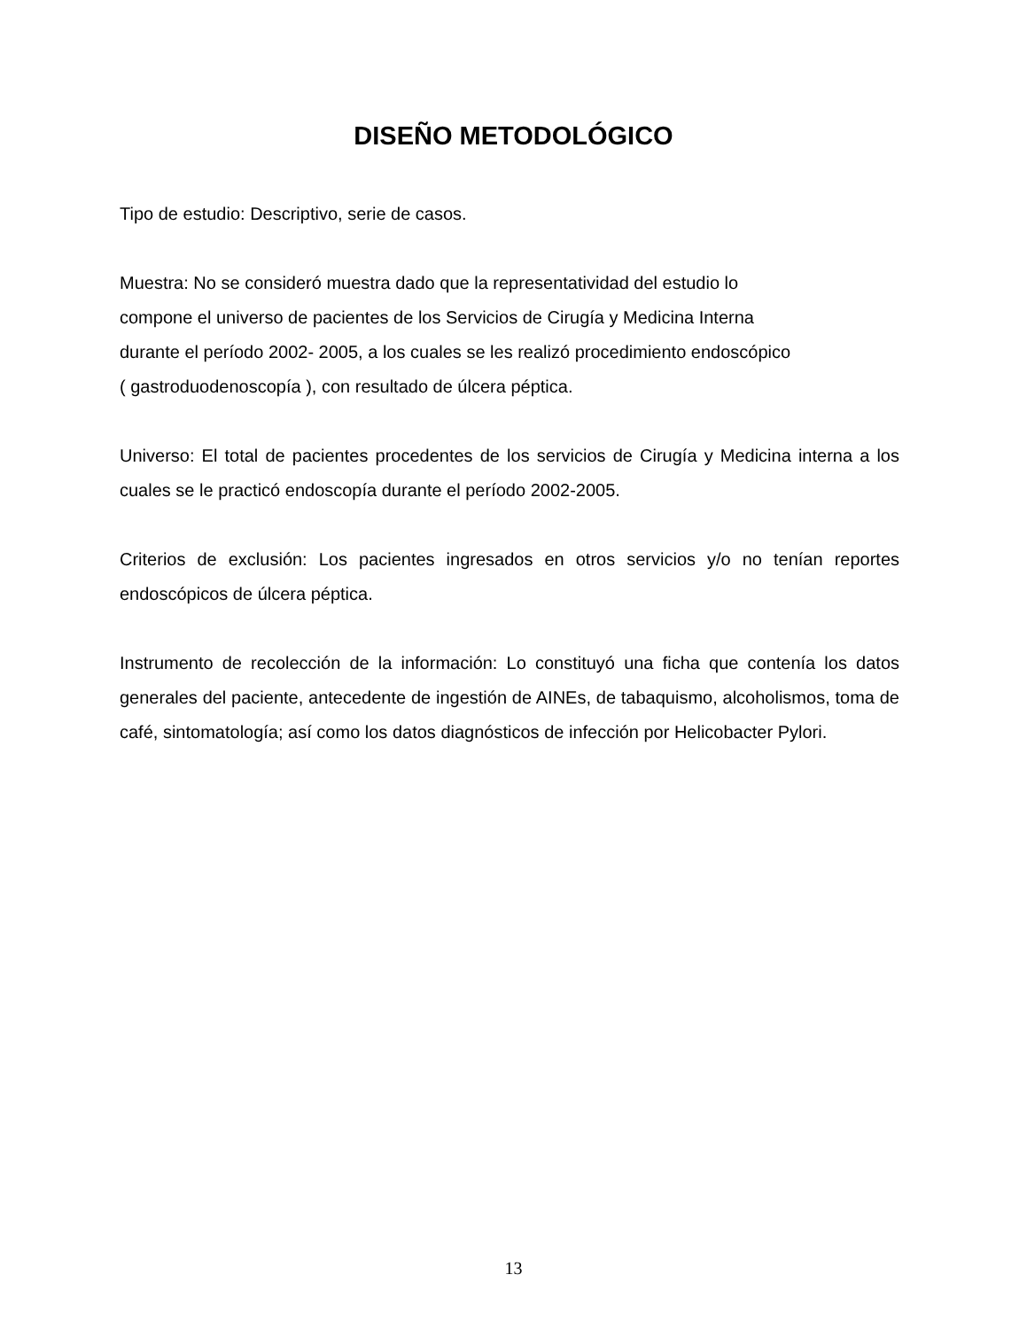DISEÑO METODOLÓGICO
Tipo de estudio: Descriptivo, serie de casos.
Muestra: No se consideró muestra dado que la representatividad del estudio lo
compone el universo de pacientes de los Servicios de Cirugía y Medicina Interna
durante el período 2002- 2005, a los cuales se les realizó procedimiento endoscópico
( gastroduodenoscopía ), con resultado de úlcera péptica.
Universo: El total de pacientes procedentes de los servicios de Cirugía y Medicina interna a los cuales se le practicó endoscopía durante el período 2002-2005.
Criterios de exclusión: Los pacientes ingresados en otros servicios y/o no tenían reportes endoscópicos de úlcera péptica.
Instrumento de recolección de la información: Lo constituyó una ficha que contenía los datos generales del paciente, antecedente de ingestión de AINEs, de tabaquismo, alcoholismos, toma de café, sintomatología; así como los datos diagnósticos de infección por Helicobacter Pylori.
13